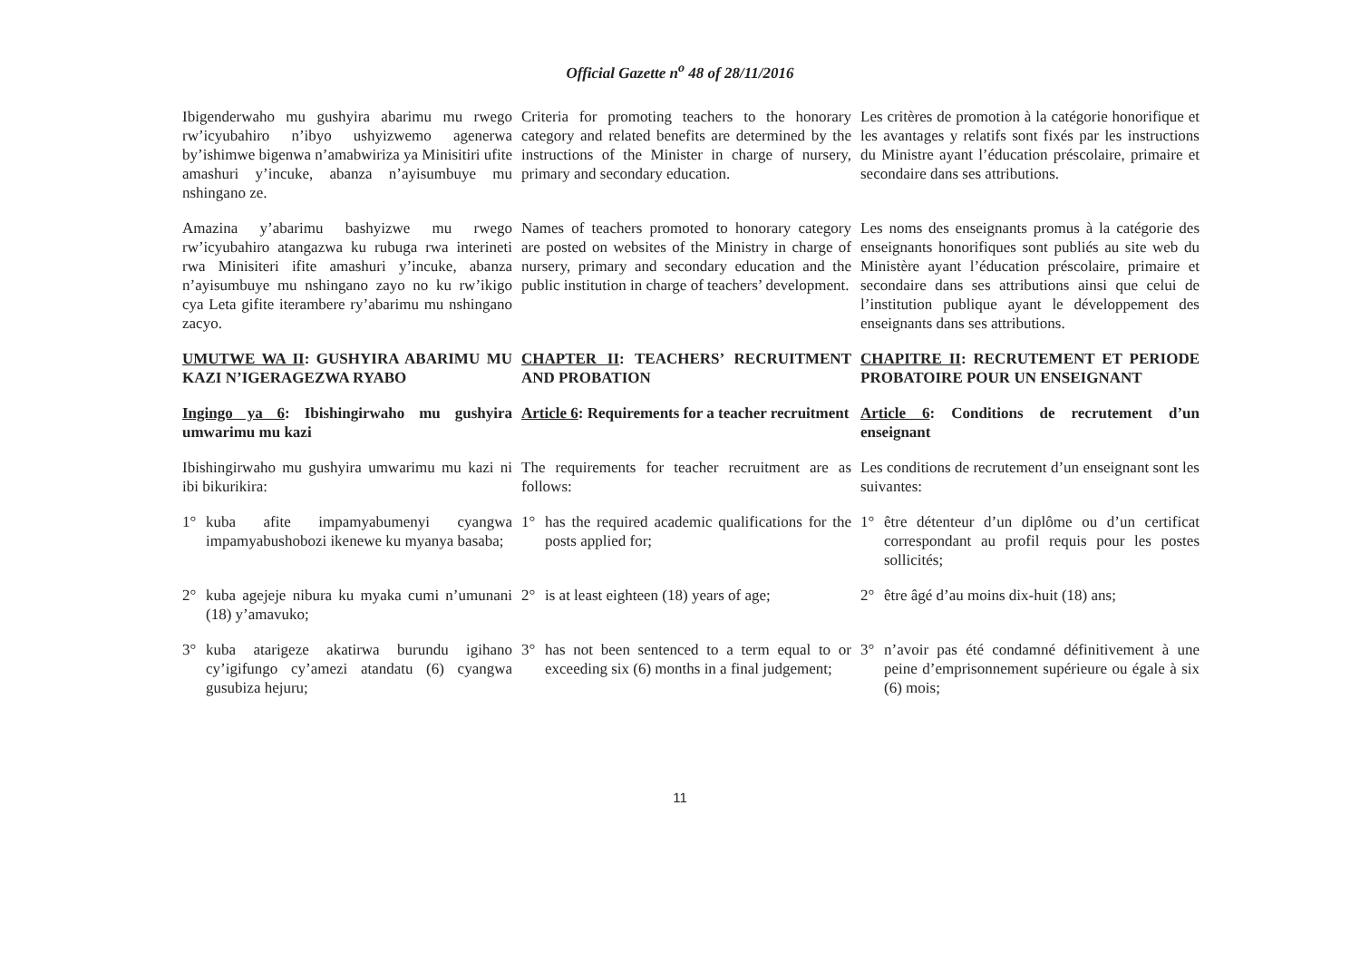Official Gazette n<sup>o</sup> 48 of 28/11/2016
Ibigenderwaho mu gushyira abarimu mu rwego rw’icyubahiro n’ibyo ushyizwemo agenerwa by’ishimwe bigenwa n’amabwiriza ya Minisitiri ufite amashuri y’incuke, abanza n’ayisumbuye mu nshingano ze.
Criteria for promoting teachers to the honorary category and related benefits are determined by the instructions of the Minister in charge of nursery, primary and secondary education.
Les critères de promotion à la catégorie honorifique et les avantages y relatifs sont fixés par les instructions du Ministre ayant l’éducation préscolaire, primaire et secondaire dans ses attributions.
Amazina y’abarimu bashyizwe mu rwego rw’icyubahiro atangazwa ku rubuga rwa interineti rwa Minisiteri ifite amashuri y’incuke, abanza n’ayisumbuye mu nshingano zayo no ku rw’ikigo cya Leta gifite iterambere ry’abarimu mu nshingano zacyo.
Names of teachers promoted to honorary category are posted on websites of the Ministry in charge of nursery, primary and secondary education and the public institution in charge of teachers’ development.
Les noms des enseignants promus à la catégorie des enseignants honorifiques sont publiés au site web du Ministère ayant l’éducation préscolaire, primaire et secondaire dans ses attributions ainsi que celui de l’institution publique ayant le développement des enseignants dans ses attributions.
UMUTWE WA II: GUSHYIRA ABARIMU MU KAZI N’IGERAGEZWA RYABO
CHAPTER II: TEACHERS’ RECRUITMENT AND PROBATION
CHAPITRE II: RECRUTEMENT ET PERIODE PROBATOIRE POUR UN ENSEIGNANT
Ingingo ya 6: Ibishingirwaho mu gushyira umwarimu mu kazi
Article 6: Requirements for a teacher recruitment
Article 6: Conditions de recrutement d’un enseignant
Ibishingirwaho mu gushyira umwarimu mu kazi ni ibi bikurikira:
The requirements for teacher recruitment are as follows:
Les conditions de recrutement d’un enseignant sont les suivantes:
1° kuba afite impamyabumenyi cyangwa impamyabushobozi ikenewe ku myanya basaba;
1° has the required academic qualifications for the posts applied for;
1° être détenteur d’un diplôme ou d’un certificat correspondant au profil requis pour les postes sollicités;
2° kuba agejeje nibura ku myaka cumi n’umunani (18) y’amavuko;
2° is at least eighteen (18) years of age;
2° être âgé d’au moins dix-huit (18) ans;
3° kuba atarigeze akatirwa burundu igihano cy’igifungo cy’amezi atandatu (6) cyangwa gusubiza hejuru;
3° has not been sentenced to a term equal to or exceeding six (6) months in a final judgement;
3° n’avoir pas été condamné définitivement à une peine d’emprisonnement supérieure ou égale à six (6) mois;
11